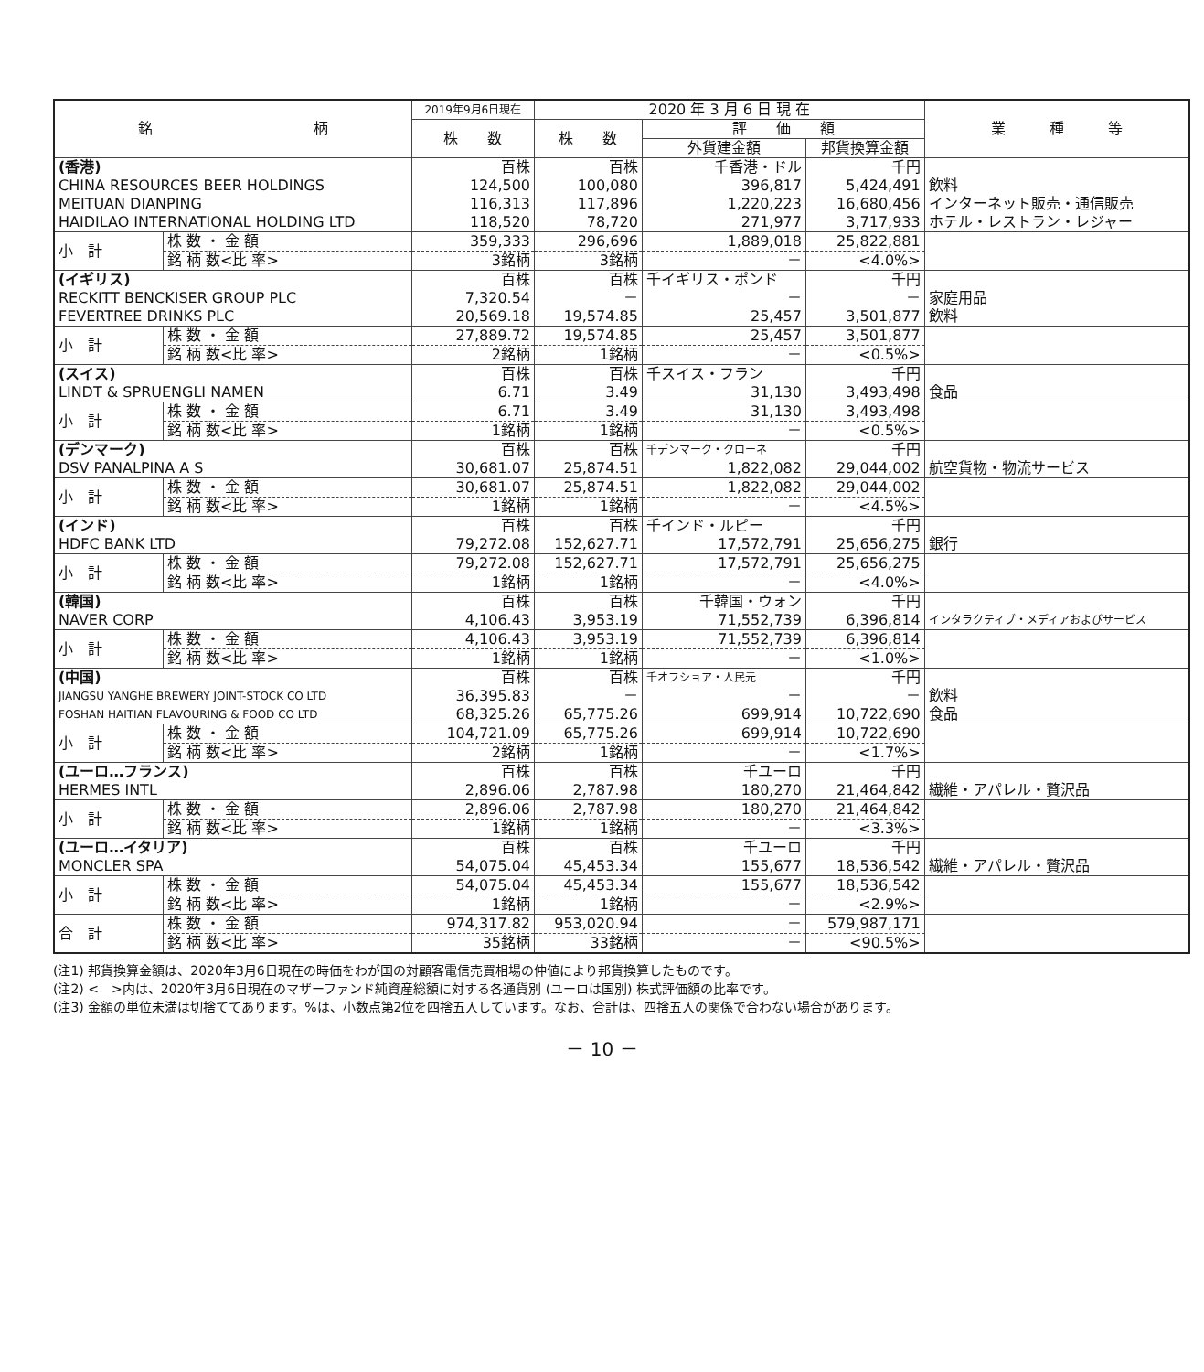| 銘 柄 | | 2019年9月6日現在 | 2020 年 3 月 6 日 現 在 | | | 業 種 等 |
| --- | --- | --- | --- | --- | --- | --- |
| | | 株 数 | 株 数 | 評 価 額 | | |
| | | | | 外貨建金額 | 邦貨換算金額 | |
| (香港) | | 百株 | 百株 | 千香港・ドル | 千円 | |
| CHINA RESOURCES BEER HOLDINGS | | 124,500 | 100,080 | 396,817 | 5,424,491 | 飲料 |
| MEITUAN DIANPING | | 116,313 | 117,896 | 1,220,223 | 16,680,456 | インターネット販売・通信販売 |
| HAIDILAO INTERNATIONAL HOLDING LTD | | 118,520 | 78,720 | 271,977 | 3,717,933 | ホテル・レストラン・レジャー |
| 小 計 | 株 数 ・ 金 額 | 359,333 | 296,696 | 1,889,018 | 25,822,881 | |
| | 銘 柄 数<比 率> | 3銘柄 | 3銘柄 | － | <4.0%> | |
| (イギリス) | | 百株 | 百株 | 千イギリス・ポンド | 千円 | |
| RECKITT BENCKISER GROUP PLC | | 7,320.54 | － | － | － | 家庭用品 |
| FEVERTREE DRINKS PLC | | 20,569.18 | 19,574.85 | 25,457 | 3,501,877 | 飲料 |
| 小 計 | 株 数 ・ 金 額 | 27,889.72 | 19,574.85 | 25,457 | 3,501,877 | |
| | 銘 柄 数<比 率> | 2銘柄 | 1銘柄 | － | <0.5%> | |
| (スイス) | | 百株 | 百株 | 千スイス・フラン | 千円 | |
| LINDT & SPRUENGLI NAMEN | | 6.71 | 3.49 | 31,130 | 3,493,498 | 食品 |
| 小 計 | 株 数 ・ 金 額 | 6.71 | 3.49 | 31,130 | 3,493,498 | |
| | 銘 柄 数<比 率> | 1銘柄 | 1銘柄 | － | <0.5%> | |
| (デンマーク) | | 百株 | 百株 | 千デンマーク・クローネ | 千円 | |
| DSV PANALPINA A S | | 30,681.07 | 25,874.51 | 1,822,082 | 29,044,002 | 航空貨物・物流サービス |
| 小 計 | 株 数 ・ 金 額 | 30,681.07 | 25,874.51 | 1,822,082 | 29,044,002 | |
| | 銘 柄 数<比 率> | 1銘柄 | 1銘柄 | － | <4.5%> | |
| (インド) | | 百株 | 百株 | 千インド・ルピー | 千円 | |
| HDFC BANK LTD | | 79,272.08 | 152,627.71 | 17,572,791 | 25,656,275 | 銀行 |
| 小 計 | 株 数 ・ 金 額 | 79,272.08 | 152,627.71 | 17,572,791 | 25,656,275 | |
| | 銘 柄 数<比 率> | 1銘柄 | 1銘柄 | － | <4.0%> | |
| (韓国) | | 百株 | 百株 | 千韓国・ウォン | 千円 | |
| NAVER CORP | | 4,106.43 | 3,953.19 | 71,552,739 | 6,396,814 | インタラクティブ・メディアおよびサービス |
| 小 計 | 株 数 ・ 金 額 | 4,106.43 | 3,953.19 | 71,552,739 | 6,396,814 | |
| | 銘 柄 数<比 率> | 1銘柄 | 1銘柄 | － | <1.0%> | |
| (中国) | | 百株 | 百株 | 千オフショア・人民元 | 千円 | |
| JIANGSU YANGHE BREWERY JOINT-STOCK CO LTD | | 36,395.83 | － | － | － | 飲料 |
| FOSHAN HAITIAN FLAVOURING & FOOD CO LTD | | 68,325.26 | 65,775.26 | 699,914 | 10,722,690 | 食品 |
| 小 計 | 株 数 ・ 金 額 | 104,721.09 | 65,775.26 | 699,914 | 10,722,690 | |
| | 銘 柄 数<比 率> | 2銘柄 | 1銘柄 | － | <1.7%> | |
| (ユーロ…フランス) | | 百株 | 百株 | 千ユーロ | 千円 | |
| HERMES INTL | | 2,896.06 | 2,787.98 | 180,270 | 21,464,842 | 繊維・アパレル・贅沢品 |
| 小 計 | 株 数 ・ 金 額 | 2,896.06 | 2,787.98 | 180,270 | 21,464,842 | |
| | 銘 柄 数<比 率> | 1銘柄 | 1銘柄 | － | <3.3%> | |
| (ユーロ…イタリア) | | 百株 | 百株 | 千ユーロ | 千円 | |
| MONCLER SPA | | 54,075.04 | 45,453.34 | 155,677 | 18,536,542 | 繊維・アパレル・贅沢品 |
| 小 計 | 株 数 ・ 金 額 | 54,075.04 | 45,453.34 | 155,677 | 18,536,542 | |
| | 銘 柄 数<比 率> | 1銘柄 | 1銘柄 | － | <2.9%> | |
| 合 計 | 株 数 ・ 金 額 | 974,317.82 | 953,020.94 | － | 579,987,171 | |
| | 銘 柄 数<比 率> | 35銘柄 | 33銘柄 | － | <90.5%> | |
(注1) 邦貨換算金額は、2020年3月6日現在の時価をわが国の対顧客電信売買相場の仲値により邦貨換算したものです。
(注2) <　>内は、2020年3月6日現在のマザーファンド純資産総額に対する各通貨別 (ユーロは国別) 株式評価額の比率です。
(注3) 金額の単位未満は切捨ててあります。%は、小数点第2位を四捨五入しています。なお、合計は、四捨五入の関係で合わない場合があります。
－ 10 －